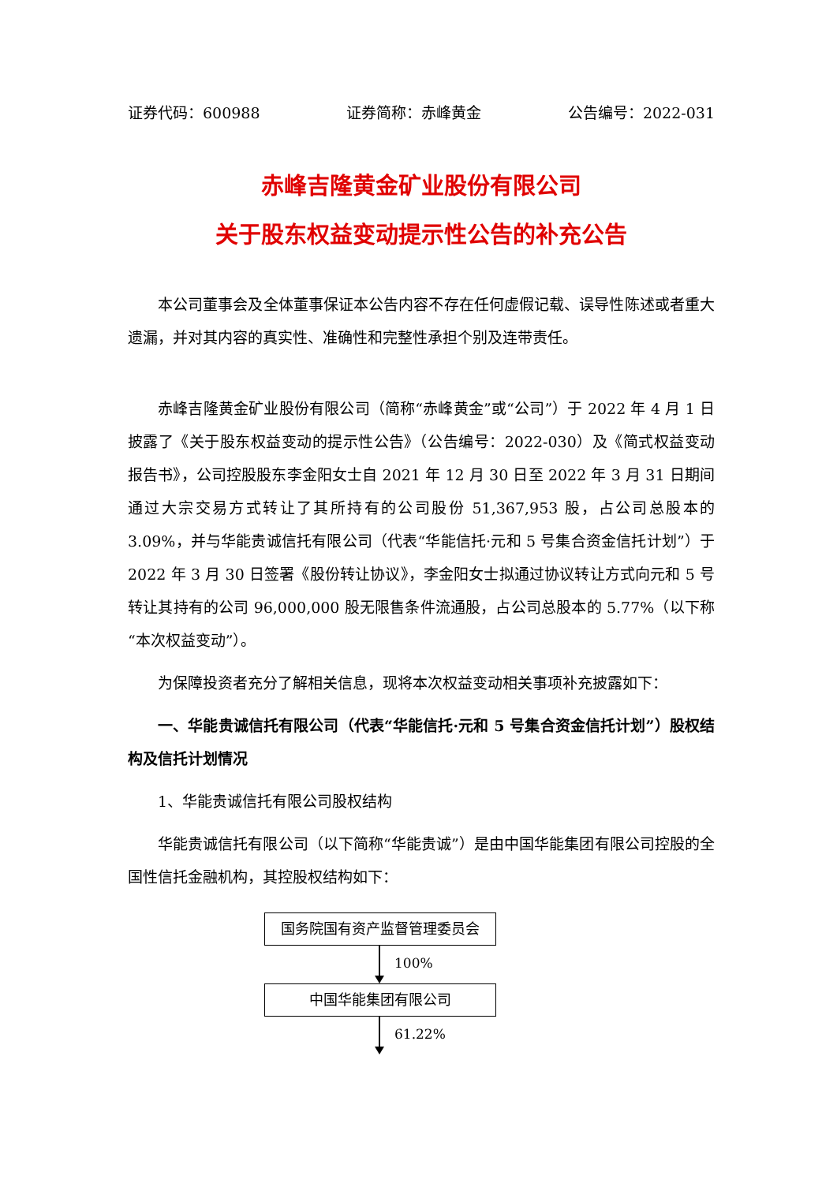证券代码：600988 证券简称：赤峰黄金 公告编号：2022-031
赤峰吉隆黄金矿业股份有限公司
关于股东权益变动提示性公告的补充公告
本公司董事会及全体董事保证本公告内容不存在任何虚假记载、误导性陈述或者重大遗漏，并对其内容的真实性、准确性和完整性承担个别及连带责任。
赤峰吉隆黄金矿业股份有限公司（简称“赤峰黄金”或“公司”）于 2022 年 4 月 1 日披露了《关于股东权益变动的提示性公告》（公告编号：2022-030）及《简式权益变动报告书》，公司控股股东李金阳女士自 2021 年 12 月 30 日至 2022 年 3 月 31 日期间通过大宗交易方式转让了其所持有的公司股份 51,367,953 股，占公司总股本的 3.09%，并与华能贵诚信托有限公司（代表“华能信托·元和 5 号集合资金信托计划”）于 2022 年 3 月 30 日签署《股份转让协议》，李金阳女士拟通过协议转让方式向元和 5 号转让其持有的公司 96,000,000 股无限售条件流通股，占公司总股本的 5.77%（以下称“本次权益变动”）。
为保障投资者充分了解相关信息，现将本次权益变动相关事项补充披露如下：
一、华能贵诚信托有限公司（代表“华能信托·元和 5 号集合资金信托计划”）股权结构及信托计划情况
1、华能贵诚信托有限公司股权结构
华能贵诚信托有限公司（以下简称“华能贵诚”）是由中国华能集团有限公司控股的全国性信托金融机构，其控股权结构如下：
国务院国有资产监督管理委员会
100%
中国华能集团有限公司
61.22%